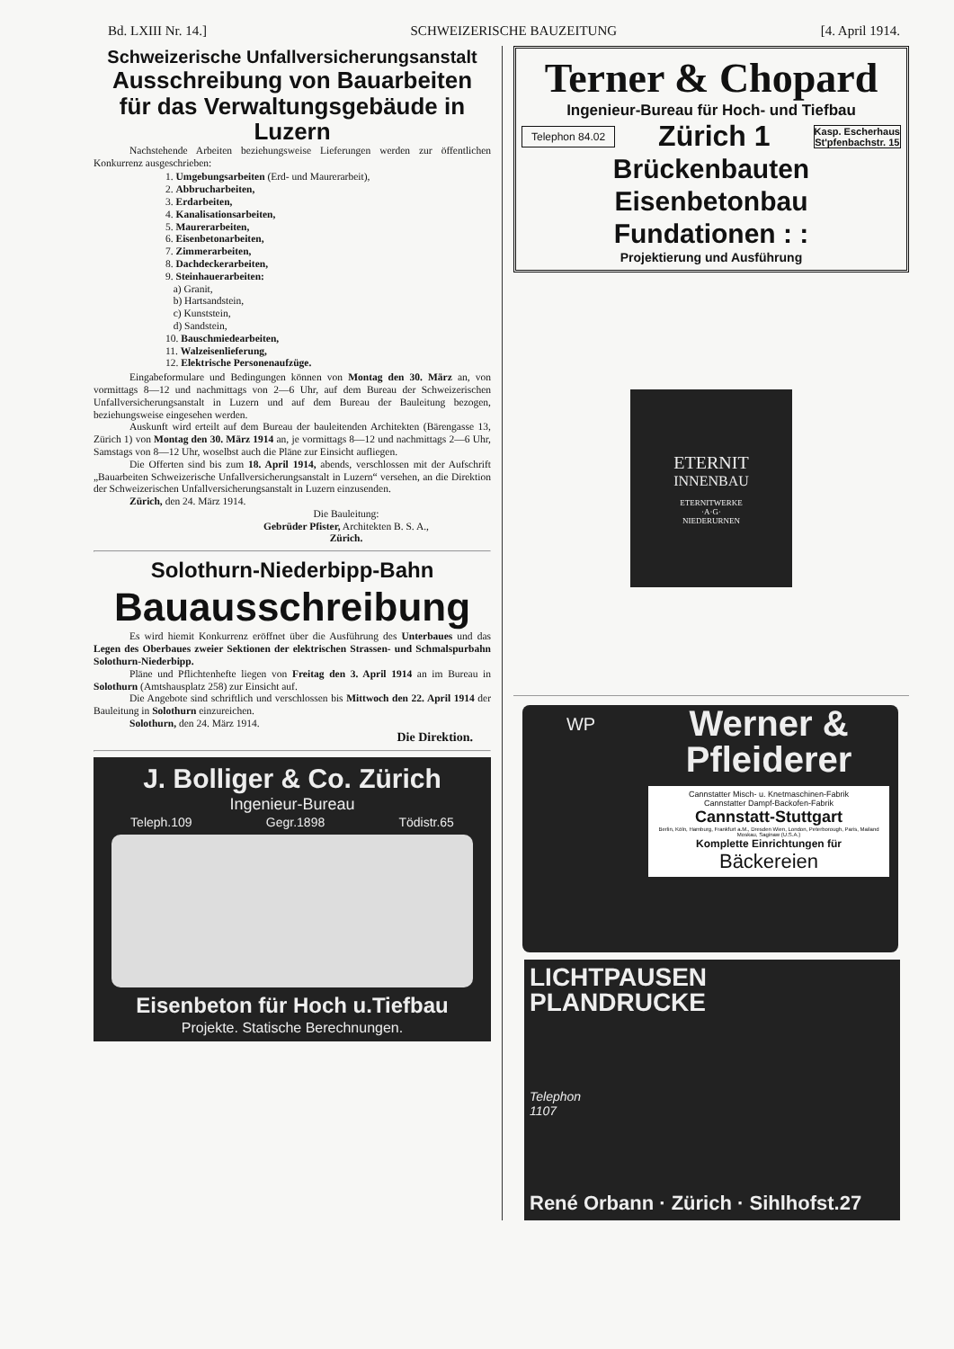Bd. LXIII Nr. 14.] SCHWEIZERISCHE BAUZEITUNG [4. April 1914.
Schweizerische Unfallversicherungsanstalt
Ausschreibung von Bauarbeiten für das Verwaltungsgebäude in Luzern
Nachstehende Arbeiten beziehungsweise Lieferungen werden zur öffentlichen Konkurrenz ausgeschrieben:
1. Umgebungsarbeiten (Erd- und Maurerarbeit),
2. Abbrucharbeiten,
3. Erdarbeiten,
4. Kanalisationsarbeiten,
5. Maurerarbeiten,
6. Eisenbetonarbeiten,
7. Zimmerarbeiten,
8. Dachdeckerarbeiten,
9. Steinhauerarbeiten:
a) Granit,
b) Hartsandstein,
c) Kunststein,
d) Sandstein,
10. Bauschmiedearbeiten,
11. Walzeisenlieferung,
12. Elektrische Personenaufzüge.
Eingabeformulare und Bedingungen können von Montag den 30. März an, von vormittags 8—12 und nachmittags von 2—6 Uhr, auf dem Bureau der Schweizerischen Unfallversicherungsanstalt in Luzern und auf dem Bureau der Bauleitung bezogen, beziehungsweise eingesehen werden.
Auskunft wird erteilt auf dem Bureau der bauleitenden Architekten (Bärengasse 13, Zürich 1) von Montag den 30. März 1914 an, je vormittags 8—12 und nachmittags 2—6 Uhr, Samstags von 8—12 Uhr, woselbst auch die Pläne zur Einsicht aufliegen.
Die Offerten sind bis zum 18. April 1914, abends, verschlossen mit der Aufschrift „Bauarbeiten Schweizerische Unfallversicherungsanstalt in Luzern“ versehen, an die Direktion der Schweizerischen Unfallversicherungsanstalt in Luzern einzusenden.
Zürich, den 24. März 1914.
Die Bauleitung:
Gebrüder Pfister, Architekten B. S. A.,
Zürich.
Solothurn-Niederbipp-Bahn
Bauausschreibung
Es wird hiemit Konkurrenz eröffnet über die Ausführung des Unterbaues und das Legen des Oberbaues zweier Sektionen der elektrischen Strassen- und Schmalspurbahn Solothurn-Niederbipp.
Pläne und Pflichtenhefte liegen von Freitag den 3. April 1914 an im Bureau in Solothurn (Amtshausplatz 258) zur Einsicht auf.
Die Angebote sind schriftlich und verschlossen bis Mittwoch den 22. April 1914 der Bauleitung in Solothurn einzureichen.
Solothurn, den 24. März 1914.
Die Direktion.
J. Bolliger & Co. Zürich
Ingenieur-Bureau
Teleph.109 Gegr.1898 Tödistr.65
Eisenbeton für Hoch u.Tiefbau
Projekte. Statische Berechnungen.
Terner & Chopard
Ingenieur-Bureau für Hoch- und Tiefbau
Telephon 84.02 Zürich 1 Kasp. Escherhaus
St'pfenbachstr. 15
Brückenbauten
Eisenbetonbau
Fundationen : :
Projektierung und Ausführung
ETERNIT
INNENBAU
ETERNITWERKE
·A·G·
NIEDERURNEN
WP
Werner & Pfleiderer
Cannstatter Misch- u. Knetmaschinen-Fabrik
Cannstatter Dampf-Backofen-Fabrik
Cannstatt-Stuttgart
Berlin, Köln, Hamburg, Frankfurt a.M., Dresden Wien, London, Peterborough, Paris, Mailand Moskau, Saginaw (U.S.A.)
Komplette Einrichtungen für
Bäckereien
LICHTPAUSEN
PLANDRUCKE
Telephon
1107
René Orbann · Zürich · Sihlhofst.27